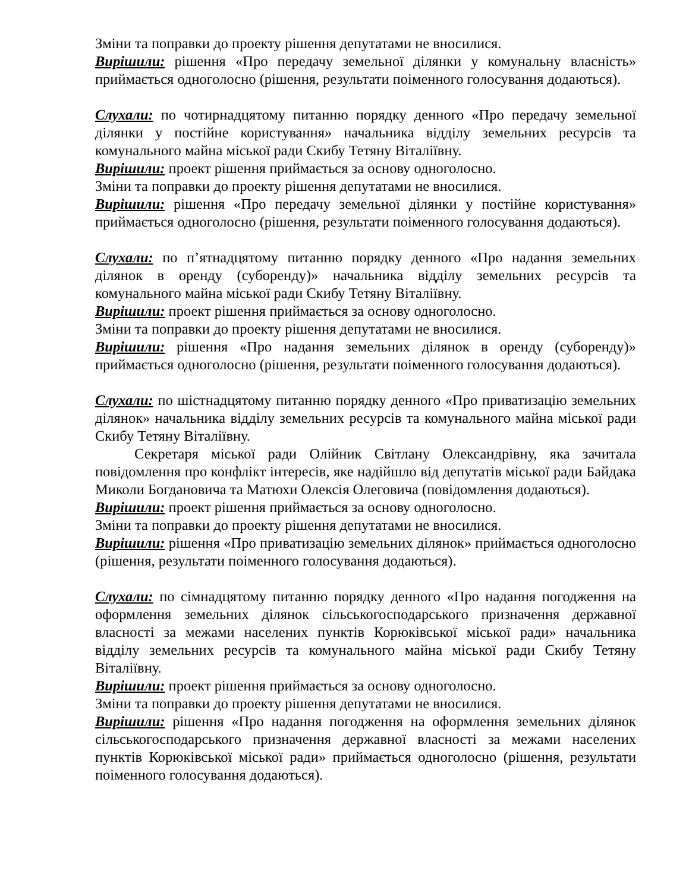Зміни та поправки до проекту рішення депутатами не вносилися.
Вирішили: рішення «Про передачу земельної ділянки у комунальну власність» приймається одноголосно (рішення, результати поіменного голосування додаються).
Слухали: по чотирнадцятому питанню порядку денного «Про передачу земельної ділянки у постійне користування» начальника відділу земельних ресурсів та комунального майна міської ради Скибу Тетяну Віталіївну.
Вирішили: проект рішення приймається за основу одноголосно.
Зміни та поправки до проекту рішення депутатами не вносилися.
Вирішили: рішення «Про передачу земельної ділянки у постійне користування» приймається одноголосно (рішення, результати поіменного голосування додаються).
Слухали: по п’ятнадцятому питанню порядку денного «Про надання земельних ділянок в оренду (суборенду)» начальника відділу земельних ресурсів та комунального майна міської ради Скибу Тетяну Віталіївну.
Вирішили: проект рішення приймається за основу одноголосно.
Зміни та поправки до проекту рішення депутатами не вносилися.
Вирішили: рішення «Про надання земельних ділянок в оренду (суборенду)» приймається одноголосно (рішення, результати поіменного голосування додаються).
Слухали: по шістнадцятому питанню порядку денного «Про приватизацію земельних ділянок» начальника відділу земельних ресурсів та комунального майна міської ради Скибу Тетяну Віталіївну.
Секретаря міської ради Олійник Світлану Олександрівну, яка зачитала повідомлення про конфлікт інтересів, яке надійшло від депутатів міської ради Байдака Миколи Богдановича та Матюхи Олексія Олеговича (повідомлення додаються).
Вирішили: проект рішення приймається за основу одноголосно.
Зміни та поправки до проекту рішення депутатами не вносилися.
Вирішили: рішення «Про приватизацію земельних ділянок» приймається одноголосно (рішення, результати поіменного голосування додаються).
Слухали: по сімнадцятому питанню порядку денного «Про надання погодження на оформлення земельних ділянок сільськогосподарського призначення державної власності за межами населених пунктів Корюківської міської ради» начальника відділу земельних ресурсів та комунального майна міської ради Скибу Тетяну Віталіївну.
Вирішили: проект рішення приймається за основу одноголосно.
Зміни та поправки до проекту рішення депутатами не вносилися.
Вирішили: рішення «Про надання погодження на оформлення земельних ділянок сільськогосподарського призначення державної власності за межами населених пунктів Корюківської міської ради» приймається одноголосно (рішення, результати поіменного голосування додаються).